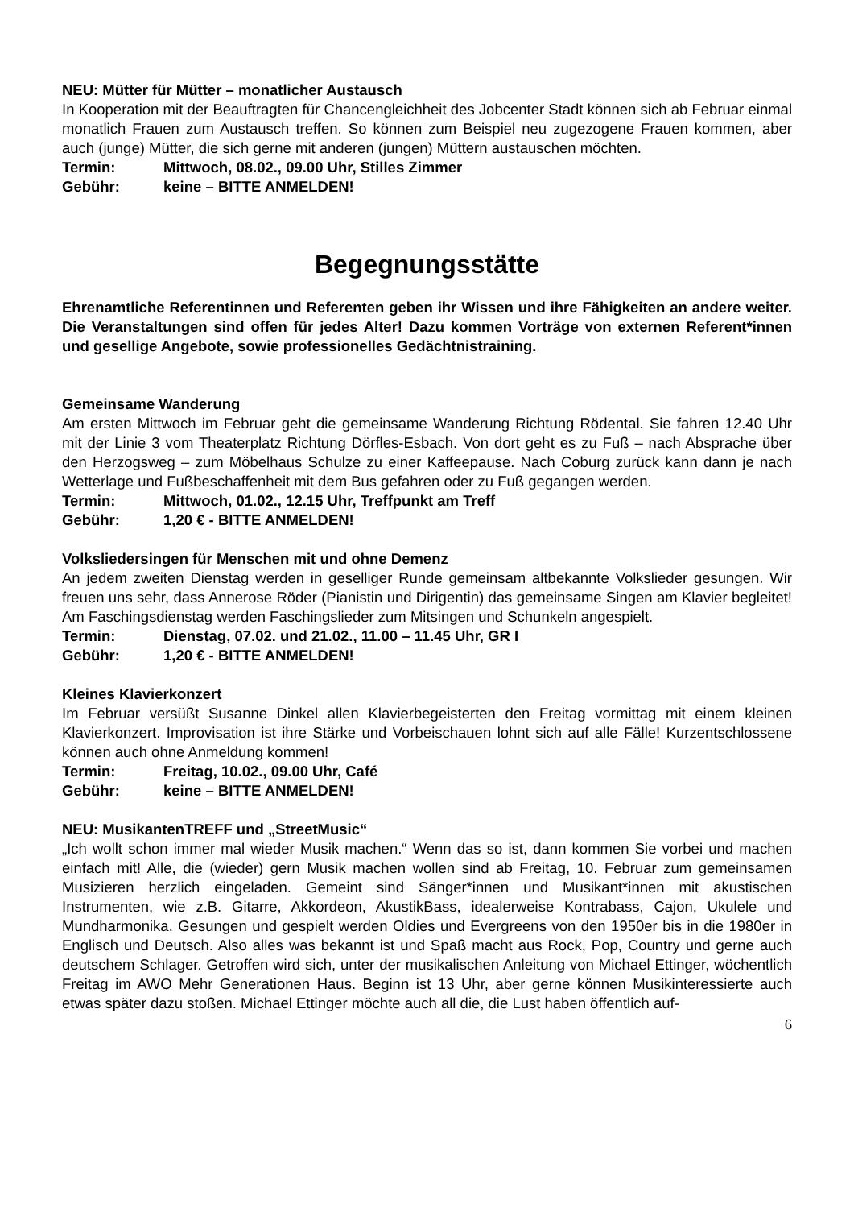NEU: Mütter für Mütter – monatlicher Austausch
In Kooperation mit der Beauftragten für Chancengleichheit des Jobcenter Stadt können sich ab Februar einmal monatlich Frauen zum Austausch treffen. So können zum Beispiel neu zugezogene Frauen kommen, aber auch (junge) Mütter, die sich gerne mit anderen (jungen) Müttern austauschen möchten.
Termin: Mittwoch, 08.02., 09.00 Uhr, Stilles Zimmer
Gebühr: keine – BITTE ANMELDEN!
Begegnungsstätte
Ehrenamtliche Referentinnen und Referenten geben ihr Wissen und ihre Fähigkeiten an andere weiter. Die Veranstaltungen sind offen für jedes Alter! Dazu kommen Vorträge von externen Referent*innen und gesellige Angebote, sowie professionelles Gedächtnistraining.
Gemeinsame Wanderung
Am ersten Mittwoch im Februar geht die gemeinsame Wanderung Richtung Rödental. Sie fahren 12.40 Uhr mit der Linie 3 vom Theaterplatz Richtung Dörfles-Esbach. Von dort geht es zu Fuß – nach Absprache über den Herzogsweg – zum Möbelhaus Schulze zu einer Kaffeepause. Nach Coburg zurück kann dann je nach Wetterlage und Fußbeschaffenheit mit dem Bus gefahren oder zu Fuß gegangen werden.
Termin: Mittwoch, 01.02., 12.15 Uhr, Treffpunkt am Treff
Gebühr: 1,20 € - BITTE ANMELDEN!
Volksliedersingen für Menschen mit und ohne Demenz
An jedem zweiten Dienstag werden in geselliger Runde gemeinsam altbekannte Volkslieder gesungen. Wir freuen uns sehr, dass Annerose Röder (Pianistin und Dirigentin) das gemeinsame Singen am Klavier begleitet! Am Faschingsdienstag werden Faschingslieder zum Mitsingen und Schunkeln angespielt.
Termin: Dienstag, 07.02. und 21.02., 11.00 – 11.45 Uhr, GR I
Gebühr: 1,20 € - BITTE ANMELDEN!
Kleines Klavierkonzert
Im Februar versüßt Susanne Dinkel allen Klavierbegeisterten den Freitag vormittag mit einem kleinen Klavierkonzert. Improvisation ist ihre Stärke und Vorbeischauen lohnt sich auf alle Fälle! Kurzentschlossene können auch ohne Anmeldung kommen!
Termin: Freitag, 10.02., 09.00 Uhr, Café
Gebühr: keine – BITTE ANMELDEN!
NEU: MusikantenTREFF und „StreetMusic“
„Ich wollt schon immer mal wieder Musik machen.“ Wenn das so ist, dann kommen Sie vorbei und machen einfach mit! Alle, die (wieder) gern Musik machen wollen sind ab Freitag, 10. Februar zum gemeinsamen Musizieren herzlich eingeladen. Gemeint sind Sänger*innen und Musikant*innen mit akustischen Instrumenten, wie z.B. Gitarre, Akkordeon, AkustikBass, idealerweise Kontrabass, Cajon, Ukulele und Mundharmonika. Gesungen und gespielt werden Oldies und Evergreens von den 1950er bis in die 1980er in Englisch und Deutsch. Also alles was bekannt ist und Spaß macht aus Rock, Pop, Country und gerne auch deutschem Schlager. Getroffen wird sich, unter der musikalischen Anleitung von Michael Ettinger, wöchentlich Freitag im AWO Mehr Generationen Haus. Beginn ist 13 Uhr, aber gerne können Musikinteressierte auch etwas später dazu stoßen. Michael Ettinger möchte auch all die, die Lust haben öffentlich auf-
6